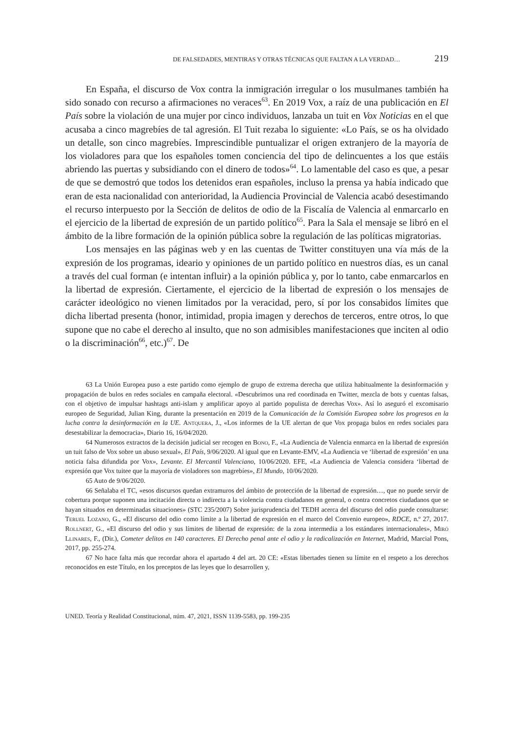DE FALSEDADES, MENTIRAS Y OTRAS TÉCNICAS QUE FALTAN A LA VERDAD… 219
En España, el discurso de Vox contra la inmigración irregular o los musulmanes también ha sido sonado con recurso a afirmaciones no veraces<sup>63</sup>. En 2019 Vox, a raíz de una publicación en El País sobre la violación de una mujer por cinco individuos, lanzaba un tuit en Vox Noticias en el que acusaba a cinco magrebíes de tal agresión. El Tuit rezaba lo siguiente: «Lo País, se os ha olvidado un detalle, son cinco magrebíes. Imprescindible puntualizar el origen extranjero de la mayoría de los violadores para que los españoles tomen conciencia del tipo de delincuentes a los que estáis abriendo las puertas y subsidiando con el dinero de todos»<sup>64</sup>. Lo lamentable del caso es que, a pesar de que se demostró que todos los detenidos eran españoles, incluso la prensa ya había indicado que eran de esta nacionalidad con anterioridad, la Audiencia Provincial de Valencia acabó desestimando el recurso interpuesto por la Sección de delitos de odio de la Fiscalía de Valencia al enmarcarlo en el ejercicio de la libertad de expresión de un partido político<sup>65</sup>. Para la Sala el mensaje se libró en el ámbito de la libre formación de la opinión pública sobre la regulación de las políticas migratorias.
Los mensajes en las páginas web y en las cuentas de Twitter constituyen una vía más de la expresión de los programas, ideario y opiniones de un partido político en nuestros días, es un canal a través del cual forman (e intentan influir) a la opinión pública y, por lo tanto, cabe enmarcarlos en la libertad de expresión. Ciertamente, el ejercicio de la libertad de expresión o los mensajes de carácter ideológico no vienen limitados por la veracidad, pero, sí por los consabidos límites que dicha libertad presenta (honor, intimidad, propia imagen y derechos de terceros, entre otros, lo que supone que no cabe el derecho al insulto, que no son admisibles manifestaciones que inciten al odio o la discriminación<sup>66</sup>, etc.)<sup>67</sup>. De
63 La Unión Europea puso a este partido como ejemplo de grupo de extrema derecha que utiliza habitualmente la desinformación y propagación de bulos en redes sociales en campaña electoral. «Descubrimos una red coordinada en Twitter, mezcla de bots y cuentas falsas, con el objetivo de impulsar hashtags anti-islam y amplificar apoyo al partido populista de derechas Vox». Así lo aseguró el excomisario europeo de Seguridad, Julian King, durante la presentación en 2019 de la Comunicación de la Comisión Europea sobre los progresos en la lucha contra la desinformación en la UE. Antquera, J., «Los informes de la UE alertan de que Vox propaga bulos en redes sociales para desestabilizar la democracia», Diario 16, 16/04/2020.
64 Numerosos extractos de la decisión judicial ser recogen en Bono, F., «La Audiencia de Valencia enmarca en la libertad de expresión un tuit falso de Vox sobre un abuso sexual», El País, 9/06/2020. Al igual que en Levante-EMV, «La Audiencia ve ‘libertad de expresión’ en una noticia falsa difundida por Vox», Levante. El Mercantil Valenciano, 10/06/2020. EFE, «La Audiencia de Valencia considera ‘libertad de expresión que Vox tuitee que la mayoría de violadores son magrebíes», El Mundo, 10/06/2020.
65 Auto de 9/06/2020.
66 Señalaba el TC, «esos discursos quedan extramuros del ámbito de protección de la libertad de expresión…, que no puede servir de cobertura porque suponen una incitación directa o indirecta a la violencia contra ciudadanos en general, o contra concretos ciudadanos que se hayan situados en determinadas situaciones» (STC 235/2007) Sobre jurisprudencia del TEDH acerca del discurso del odio puede consultarse: Teruel Lozano, G., «El discurso del odio como límite a la libertad de expresión en el marco del Convenio europeo», RDCE, n.º 27, 2017. Rollnert, G., «El discurso del odio y sus límites de libertad de expresión: de la zona intermedia a los estándares internacionales», Miró Llinares, F., (Dir.), Cometer delitos en 140 caracteres. El Derecho penal ante el odio y la radicalización en Internet, Madrid, Marcial Pons, 2017, pp. 255-274.
67 No hace falta más que recordar ahora el apartado 4 del art. 20 CE: «Estas libertades tienen su límite en el respeto a los derechos reconocidos en este Título, en los preceptos de las leyes que lo desarrollen y,
UNED. Teoría y Realidad Constitucional, núm. 47, 2021, ISSN 1139-5583, pp. 199-235